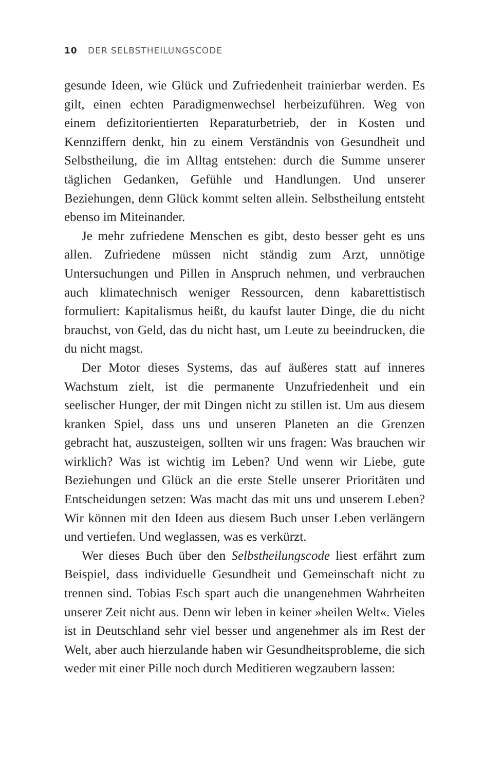10 DER SELBSTHEILUNGSCODE
gesunde Ideen, wie Glück und Zufriedenheit trainierbar werden. Es gilt, einen echten Paradigmenwechsel herbeizuführen. Weg von einem defizitorientierten Reparaturbetrieb, der in Kosten und Kennziffern denkt, hin zu einem Verständnis von Gesundheit und Selbstheilung, die im Alltag entstehen: durch die Summe unserer täglichen Gedanken, Gefühle und Handlungen. Und unserer Beziehungen, denn Glück kommt selten allein. Selbstheilung entsteht ebenso im Miteinander.
Je mehr zufriedene Menschen es gibt, desto besser geht es uns allen. Zufriedene müssen nicht ständig zum Arzt, unnötige Untersuchungen und Pillen in Anspruch nehmen, und verbrauchen auch klimatechnisch weniger Ressourcen, denn kabarettistisch formuliert: Kapitalismus heißt, du kaufst lauter Dinge, die du nicht brauchst, von Geld, das du nicht hast, um Leute zu beeindrucken, die du nicht magst.
Der Motor dieses Systems, das auf äußeres statt auf inneres Wachstum zielt, ist die permanente Unzufriedenheit und ein seelischer Hunger, der mit Dingen nicht zu stillen ist. Um aus diesem kranken Spiel, dass uns und unseren Planeten an die Grenzen gebracht hat, auszusteigen, sollten wir uns fragen: Was brauchen wir wirklich? Was ist wichtig im Leben? Und wenn wir Liebe, gute Beziehungen und Glück an die erste Stelle unserer Prioritäten und Entscheidungen setzen: Was macht das mit uns und unserem Leben? Wir können mit den Ideen aus diesem Buch unser Leben verlängern und vertiefen. Und weglassen, was es verkürzt.
Wer dieses Buch über den Selbstheilungscode liest erfährt zum Beispiel, dass individuelle Gesundheit und Gemeinschaft nicht zu trennen sind. Tobias Esch spart auch die unangenehmen Wahrheiten unserer Zeit nicht aus. Denn wir leben in keiner »heilen Welt«. Vieles ist in Deutschland sehr viel besser und angenehmer als im Rest der Welt, aber auch hierzulande haben wir Gesundheitsprobleme, die sich weder mit einer Pille noch durch Meditieren wegzaubern lassen: